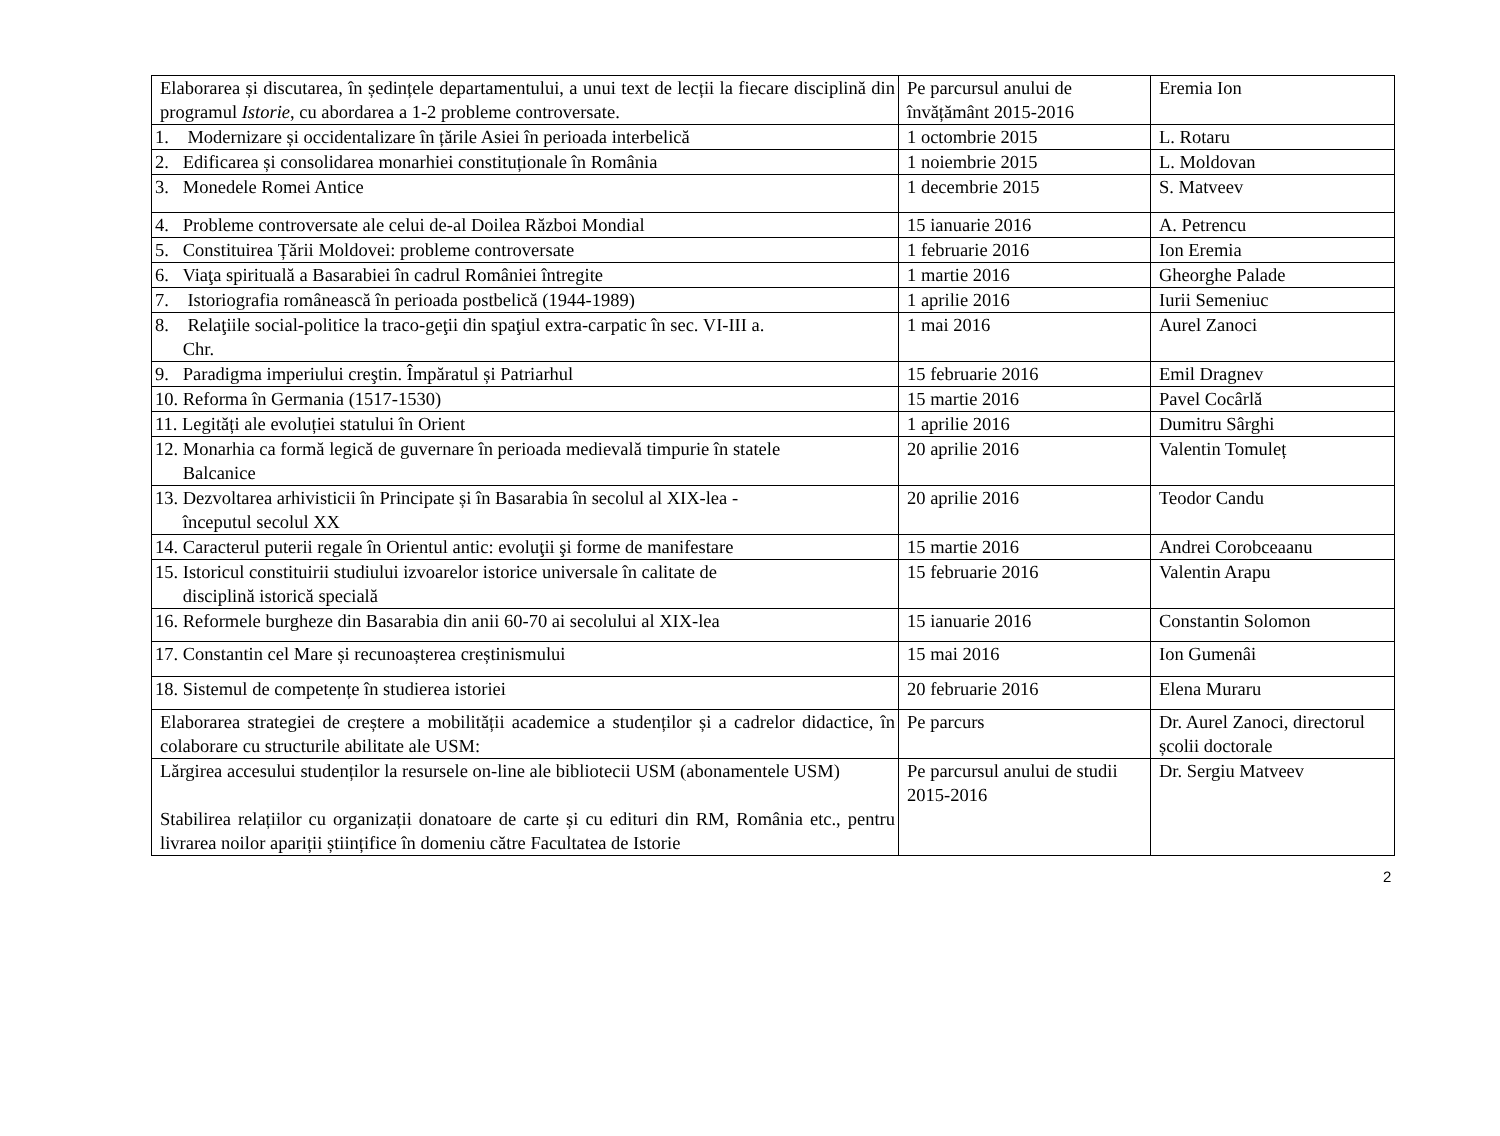| Elaborarea și discutarea, în ședințele departamentului, a unui text de lecții la fiecare disciplină din programul Istorie , cu abordarea a 1-2 probleme controversate. | Pe parcursul anului de învățământ 2015-2016 | Eremia Ion |
| 1. Modernizare și occidentalizare în țările Asiei în perioada interbelică | 1 octombrie 2015 | L. Rotaru |
| 2. Edificarea și consolidarea monarhiei constituționale în România | 1 noiembrie 2015 | L. Moldovan |
| 3. Monedele Romei Antice | 1 decembrie 2015 | S. Matveev |
| 4. Probleme controversate ale celui de-al Doilea Război Mondial | 15 ianuarie 2016 | A. Petrencu |
| 5. Constituirea Țării Moldovei: probleme controversate | 1 februarie 2016 | Ion Eremia |
| 6. Viaţa spirituală a Basarabiei în cadrul României întregite | 1 martie 2016 | Gheorghe Palade |
| 7. Istoriografia românească în perioada postbelică (1944-1989) | 1 aprilie 2016 | Iurii Semeniuc |
| 8. Relaţiile social-politice la traco-geţii din spaţiul extra-carpatic în sec. VI-III a. Chr. | 1 mai 2016 | Aurel Zanoci |
| 9. Paradigma imperiului creştin. Împăratul și Patriarhul | 15 februarie 2016 | Emil Dragnev |
| 10. Reforma în Germania (1517-1530) | 15 martie 2016 | Pavel Cocârlă |
| 11. Legități ale evoluției statului în Orient | 1 aprilie 2016 | Dumitru Sârghi |
| 12. Monarhia ca formă legică de guvernare în perioada medievală timpurie în statele Balcanice | 20 aprilie 2016 | Valentin Tomuleț |
| 13. Dezvoltarea arhivisticii în Principate și în Basarabia în secolul al XIX-lea - începutul secolul XX | 20 aprilie 2016 | Teodor Candu |
| 14. Caracterul puterii regale în Orientul antic: evoluţii şi forme de manifestare | 15 martie 2016 | Andrei Corobceaanu |
| 15. Istoricul constituirii studiului izvoarelor istorice universale în calitate de disciplină istorică specială | 15 februarie 2016 | Valentin Arapu |
| 16. Reformele burgheze din Basarabia din anii 60-70 ai secolului al XIX-lea | 15 ianuarie 2016 | Constantin Solomon |
| 17. Constantin cel Mare și recunoașterea creștinismului | 15 mai 2016 | Ion Gumenâi |
| 18. Sistemul de competențe în studierea istoriei | 20 februarie 2016 | Elena Muraru |
| Elaborarea strategiei de creștere a mobilității academice a studenților și a cadrelor didactice, în colaborare cu structurile abilitate ale USM: | Pe parcurs | Dr. Aurel Zanoci, directorul școlii doctorale |
| Lărgirea accesului studenților la resursele on-line ale bibliotecii USM (abonamentele USM) Stabilirea relațiilor cu organizații donatoare de carte și cu edituri din RM, România etc., pentru livrarea noilor apariții științifice în domeniu către Facultatea de Istorie | Pe parcursul anului de studii 2015-2016 | Dr. Sergiu Matveev |
2